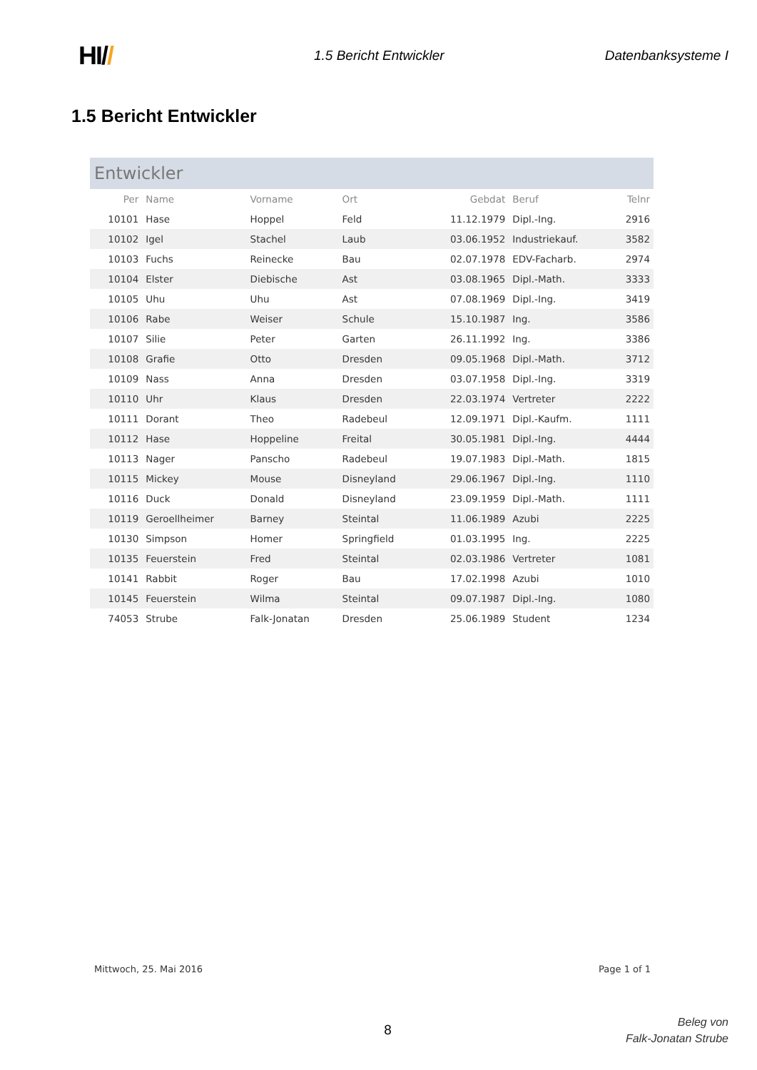HI//
1.5 Bericht Entwickler Datenbanksysteme I
1.5 Bericht Entwickler
Entwickler
| Per | Name | Vorname | Ort | Gebdat | Beruf | Telnr |
| --- | --- | --- | --- | --- | --- | --- |
| 10101 | Hase | Hoppel | Feld | 11.12.1979 | Dipl.-Ing. | 2916 |
| 10102 | Igel | Stachel | Laub | 03.06.1952 | Industriekauf. | 3582 |
| 10103 | Fuchs | Reinecke | Bau | 02.07.1978 | EDV-Facharb. | 2974 |
| 10104 | Elster | Diebische | Ast | 03.08.1965 | Dipl.-Math. | 3333 |
| 10105 | Uhu | Uhu | Ast | 07.08.1969 | Dipl.-Ing. | 3419 |
| 10106 | Rabe | Weiser | Schule | 15.10.1987 | Ing. | 3586 |
| 10107 | Silie | Peter | Garten | 26.11.1992 | Ing. | 3386 |
| 10108 | Grafie | Otto | Dresden | 09.05.1968 | Dipl.-Math. | 3712 |
| 10109 | Nass | Anna | Dresden | 03.07.1958 | Dipl.-Ing. | 3319 |
| 10110 | Uhr | Klaus | Dresden | 22.03.1974 | Vertreter | 2222 |
| 10111 | Dorant | Theo | Radebeul | 12.09.1971 | Dipl.-Kaufm. | 1111 |
| 10112 | Hase | Hoppeline | Freital | 30.05.1981 | Dipl.-Ing. | 4444 |
| 10113 | Nager | Panscho | Radebeul | 19.07.1983 | Dipl.-Math. | 1815 |
| 10115 | Mickey | Mouse | Disneyland | 29.06.1967 | Dipl.-Ing. | 1110 |
| 10116 | Duck | Donald | Disneyland | 23.09.1959 | Dipl.-Math. | 1111 |
| 10119 | Geroellheimer | Barney | Steintal | 11.06.1989 | Azubi | 2225 |
| 10130 | Simpson | Homer | Springfield | 01.03.1995 | Ing. | 2225 |
| 10135 | Feuerstein | Fred | Steintal | 02.03.1986 | Vertreter | 1081 |
| 10141 | Rabbit | Roger | Bau | 17.02.1998 | Azubi | 1010 |
| 10145 | Feuerstein | Wilma | Steintal | 09.07.1987 | Dipl.-Ing. | 1080 |
| 74053 | Strube | Falk-Jonatan | Dresden | 25.06.1989 | Student | 1234 |
Mittwoch, 25. Mai 2016 Page 1 of 1
8
Beleg von
Falk-Jonatan Strube